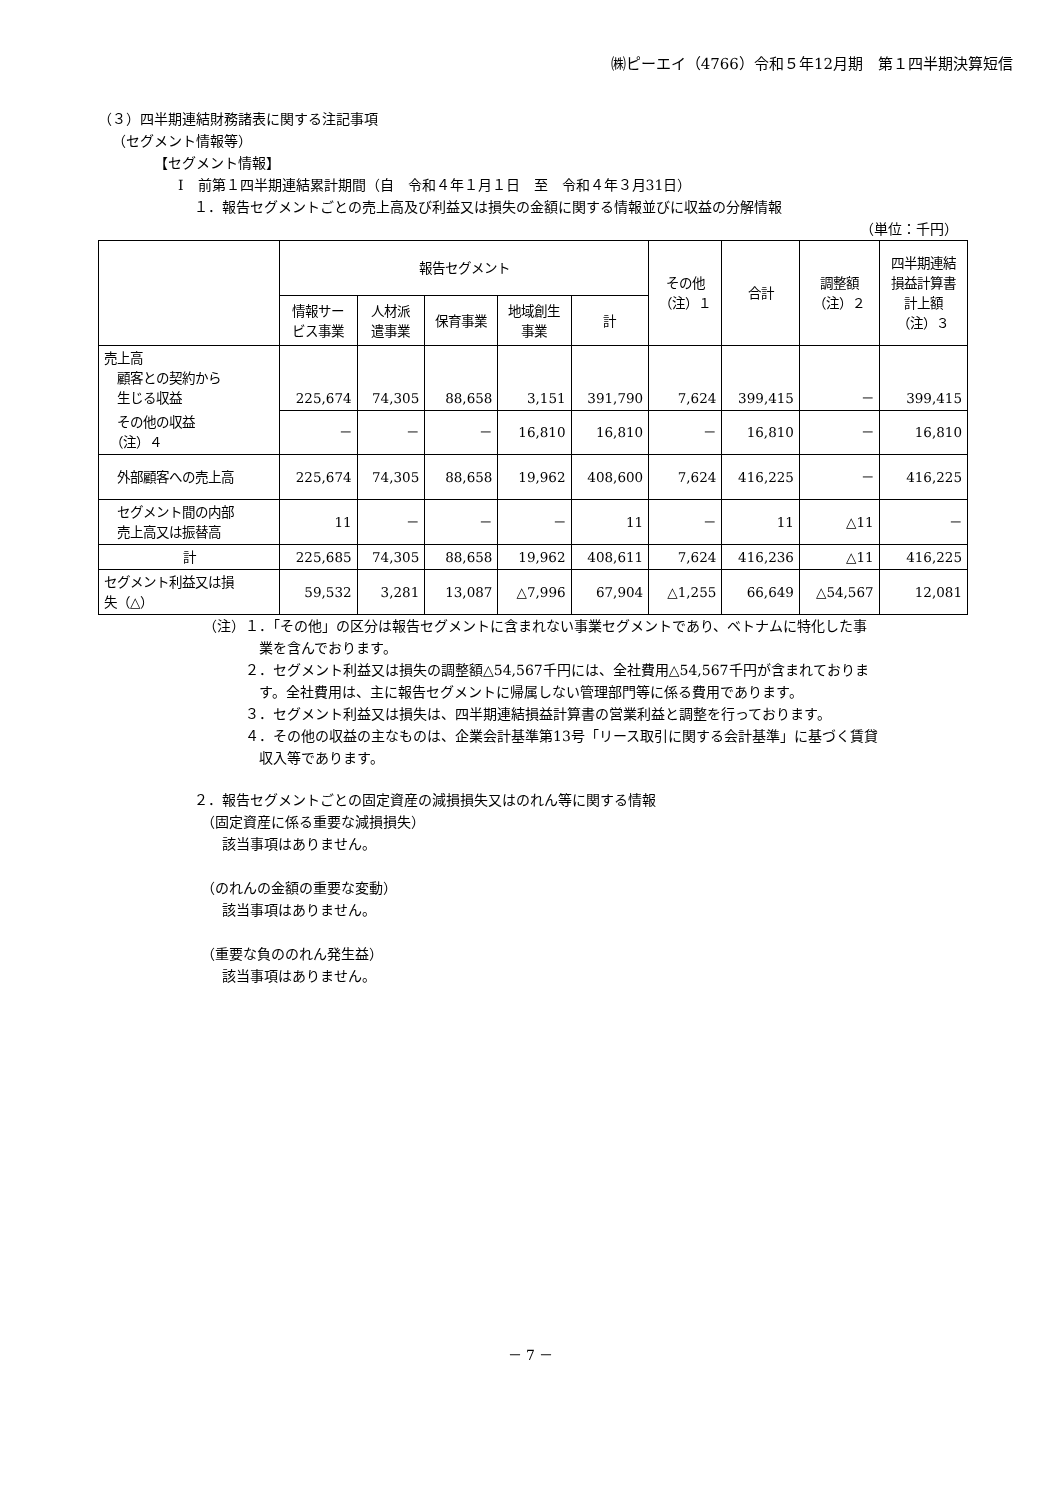㈱ピーエイ（4766）令和５年12月期　第１四半期決算短信
（３）四半期連結財務諸表に関する注記事項
（セグメント情報等）
【セグメント情報】
Ⅰ　前第１四半期連結累計期間（自　令和４年１月１日　至　令和４年３月31日）
１．報告セグメントごとの売上高及び利益又は損失の金額に関する情報並びに収益の分解情報
（単位：千円）
| | 報告セグメント | | | | | その他 （注）１ | 合計 | 調整額 （注）２ | 四半期連結 損益計算書 計上額 （注）３ |
| --- | --- | --- | --- | --- | --- | --- | --- | --- | --- |
| | 情報サー ビス事業 | 人材派 遣事業 | 保育事業 | 地域創生 事業 | 計 | | | | |
| 売上高 顧客との契約から 生じる収益 | 225,674 | 74,305 | 88,658 | 3,151 | 391,790 | 7,624 | 399,415 | － | 399,415 |
| その他の収益 （注）４ | － | － | － | 16,810 | 16,810 | － | 16,810 | － | 16,810 |
| 外部顧客への売上高 | 225,674 | 74,305 | 88,658 | 19,962 | 408,600 | 7,624 | 416,225 | － | 416,225 |
| セグメント間の内部 売上高又は振替高 | 11 | － | － | － | 11 | － | 11 | △11 | － |
| 計 | 225,685 | 74,305 | 88,658 | 19,962 | 408,611 | 7,624 | 416,236 | △11 | 416,225 |
| セグメント利益又は損 失（△） | 59,532 | 3,281 | 13,087 | △7,996 | 67,904 | △1,255 | 66,649 | △54,567 | 12,081 |
（注）１．「その他」の区分は報告セグメントに含まれない事業セグメントであり、ベトナムに特化した事
　　　　業を含んでおります。
　　　２．セグメント利益又は損失の調整額△54,567千円には、全社費用△54,567千円が含まれておりま
　　　　す。全社費用は、主に報告セグメントに帰属しない管理部門等に係る費用であります。
　　　３．セグメント利益又は損失は、四半期連結損益計算書の営業利益と調整を行っております。
　　　４．その他の収益の主なものは、企業会計基準第13号「リース取引に関する会計基準」に基づく賃貸
　　　　収入等であります。
２．報告セグメントごとの固定資産の減損損失又はのれん等に関する情報
　（固定資産に係る重要な減損損失）
　　該当事項はありません。
　（のれんの金額の重要な変動）
　　該当事項はありません。
　（重要な負ののれん発生益）
　　該当事項はありません。
－ 7 －